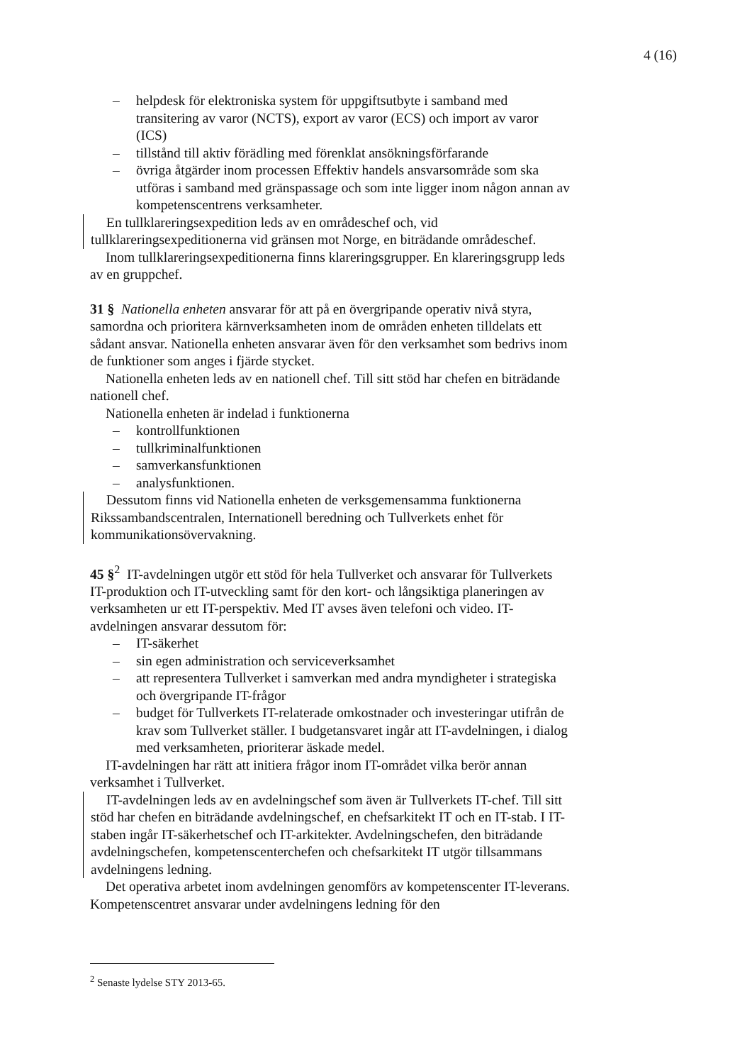4 (16)
– helpdesk för elektroniska system för uppgiftsutbyte i samband med transitering av varor (NCTS), export av varor (ECS) och import av varor (ICS)
– tillstånd till aktiv förädling med förenklat ansökningsförfarande
– övriga åtgärder inom processen Effektiv handels ansvarsområde som ska utföras i samband med gränspassage och som inte ligger inom någon annan av kompetenscentrens verksamheter.
En tullklareringsexpedition leds av en områdeschef och, vid tullklareringsexpeditionerna vid gränsen mot Norge, en biträdande områdeschef.
Inom tullklareringsexpeditionerna finns klareringsgrupper. En klareringsgrupp leds av en gruppchef.
31 § Nationella enheten ansvarar för att på en övergripande operativ nivå styra, samordna och prioritera kärnverksamheten inom de områden enheten tilldelats ett sådant ansvar. Nationella enheten ansvarar även för den verksamhet som bedrivs inom de funktioner som anges i fjärde stycket.
Nationella enheten leds av en nationell chef. Till sitt stöd har chefen en biträdande nationell chef.
Nationella enheten är indelad i funktionerna
– kontrollfunktionen
– tullkriminalfunktionen
– samverkansfunktionen
– analysfunktionen.
Dessutom finns vid Nationella enheten de verksgemensamma funktionerna Rikssambandscentralen, Internationell beredning och Tullverkets enhet för kommunikationsövervakning.
45 §<sup>2</sup> IT-avdelningen utgör ett stöd för hela Tullverket och ansvarar för Tullverkets IT-produktion och IT-utveckling samt för den kort- och långsiktiga planeringen av verksamheten ur ett IT-perspektiv. Med IT avses även telefoni och video. IT-avdelningen ansvarar dessutom för:
– IT-säkerhet
– sin egen administration och serviceverksamhet
– att representera Tullverket i samverkan med andra myndigheter i strategiska och övergripande IT-frågor
– budget för Tullverkets IT-relaterade omkostnader och investeringar utifrån de krav som Tullverket ställer. I budgetansvaret ingår att IT-avdelningen, i dialog med verksamheten, prioriterar äskade medel.
IT-avdelningen har rätt att initiera frågor inom IT-området vilka berör annan verksamhet i Tullverket.
IT-avdelningen leds av en avdelningschef som även är Tullverkets IT-chef. Till sitt stöd har chefen en biträdande avdelningschef, en chefsarkitekt IT och en IT-stab. I IT-staben ingår IT-säkerhetschef och IT-arkitekter. Avdelningschefen, den biträdande avdelningschefen, kompetenscenterchefen och chefsarkitekt IT utgör tillsammans avdelningens ledning.
Det operativa arbetet inom avdelningen genomförs av kompetenscenter IT-leverans. Kompetenscentret ansvarar under avdelningens ledning för den
<sup>2</sup> Senaste lydelse STY 2013-65.